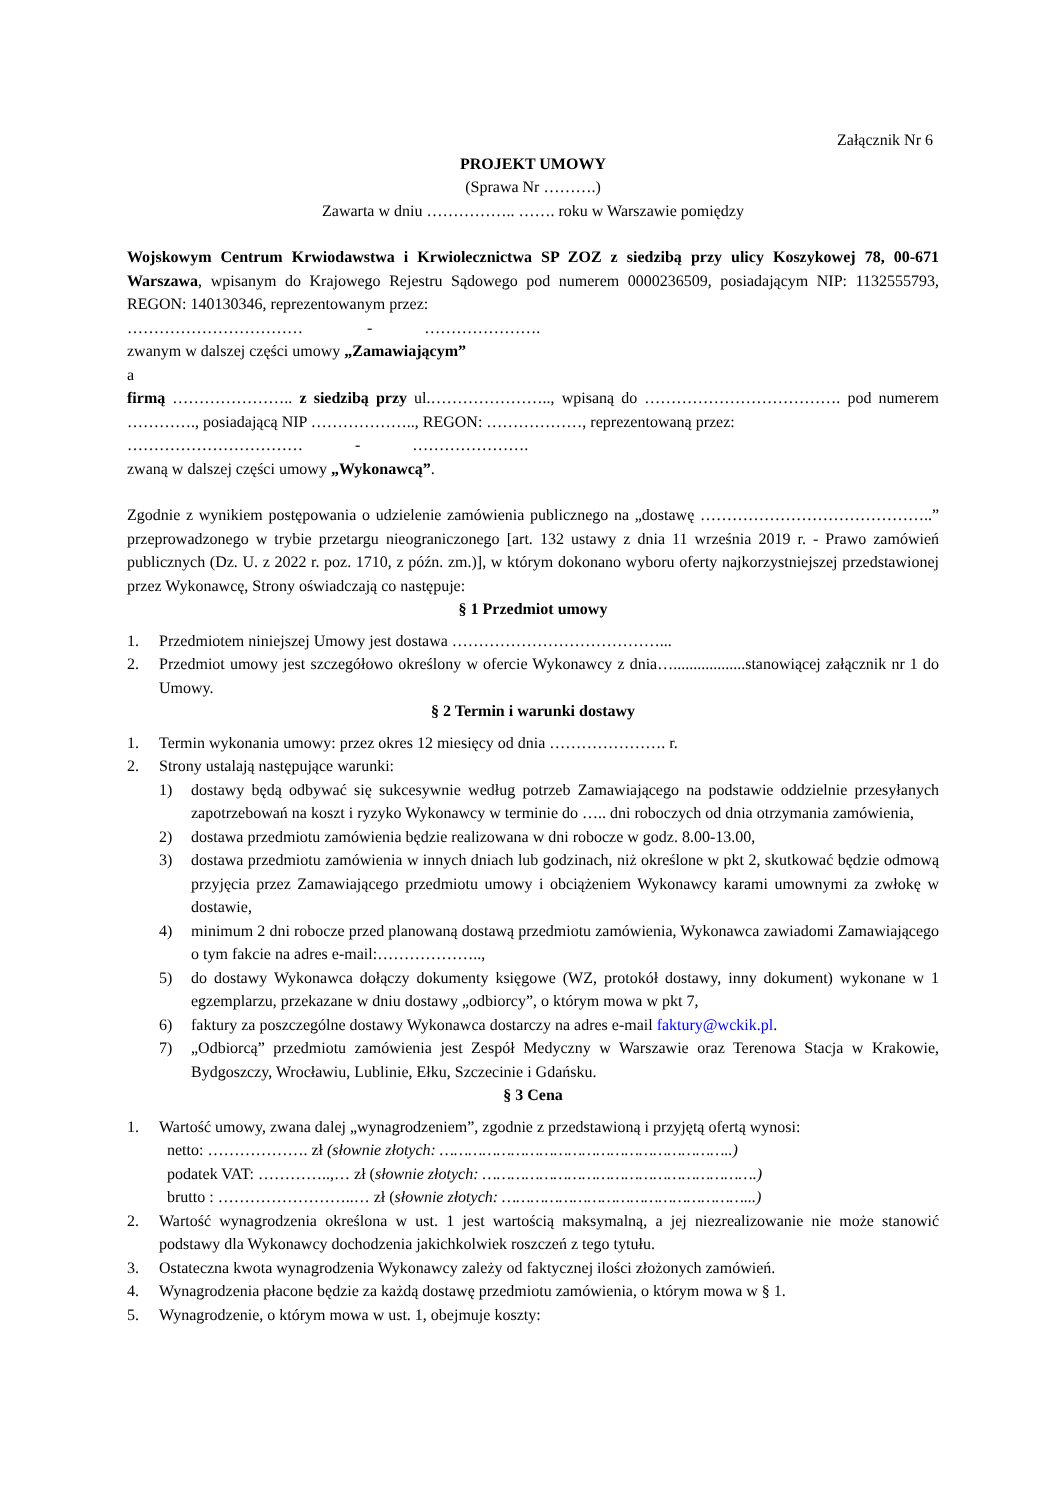Załącznik Nr 6
PROJEKT UMOWY
(Sprawa Nr ……….)
Zawarta w dniu …………….. ……. roku w Warszawie pomiędzy
Wojskowym Centrum Krwiodawstwa i Krwiolecznictwa SP ZOZ z siedzibą przy ulicy Koszykowej 78, 00-671 Warszawa, wpisanym do Krajowego Rejestru Sądowego pod numerem 0000236509, posiadającym NIP: 1132555793, REGON: 140130346, reprezentowanym przez:
…………………………… - ………………….
zwanym w dalszej części umowy „Zamawiającym”
a
firmą ………………….. z siedzibą przy ul.………………….., wpisaną do ………………………………. pod numerem …………., posiadającą NIP ……………….., REGON: ………………, reprezentowaną przez:
…………………………… - ………………….
zwaną w dalszej części umowy „Wykonawcą”.
Zgodnie z wynikiem postępowania o udzielenie zamówienia publicznego na „dostawę ……………………………………..” przeprowadzonego w trybie przetargu nieograniczonego [art. 132 ustawy z dnia 11 września 2019 r. - Prawo zamówień publicznych (Dz. U. z 2022 r. poz. 1710, z późn. zm.)], w którym dokonano wyboru oferty najkorzystniejszej przedstawionej przez Wykonawcę, Strony oświadczają co następuje:
§ 1 Przedmiot umowy
1. Przedmiotem niniejszej Umowy jest dostawa …………………………………...
2. Przedmiot umowy jest szczegółowo określony w ofercie Wykonawcy z dnia…..................stanowiącej załącznik nr 1 do Umowy.
§ 2 Termin i warunki dostawy
1. Termin wykonania umowy: przez okres 12 miesięcy od dnia …………………. r.
2. Strony ustalają następujące warunki:
1) dostawy będą odbywać się sukcesywnie według potrzeb Zamawiającego na podstawie oddzielnie przesyłanych zapotrzebowań na koszt i ryzyko Wykonawcy w terminie do ….. dni roboczych od dnia otrzymania zamówienia,
2) dostawa przedmiotu zamówienia będzie realizowana w dni robocze w godz. 8.00-13.00,
3) dostawa przedmiotu zamówienia w innych dniach lub godzinach, niż określone w pkt 2, skutkować będzie odmową przyjęcia przez Zamawiającego przedmiotu umowy i obciążeniem Wykonawcy karami umownymi za zwłokę w dostawie,
4) minimum 2 dni robocze przed planowaną dostawą przedmiotu zamówienia, Wykonawca zawiadomi Zamawiającego o tym fakcie na adres e-mail:………………..,
5) do dostawy Wykonawca dołączy dokumenty księgowe (WZ, protokół dostawy, inny dokument) wykonane w 1 egzemplarzu, przekazane w dniu dostawy „odbiorcy”, o którym mowa w pkt 7,
6) faktury za poszczególne dostawy Wykonawca dostarczy na adres e-mail faktury@wckik.pl.
7) „Odbiorcą” przedmiotu zamówienia jest Zespół Medyczny w Warszawie oraz Terenowa Stacja w Krakowie, Bydgoszczy, Wrocławiu, Lublinie, Ełku, Szczecinie i Gdańsku.
§ 3 Cena
1. Wartość umowy, zwana dalej „wynagrodzeniem”, zgodnie z przedstawioną i przyjętą ofertą wynosi:
netto: ………………. zł (słownie złotych: ……………………………………………………..)
podatek VAT: …………..,… zł (słownie złotych: ………………………………………………….)
brutto : ……………………..… zł (słownie złotych: ……………………………………………...)
2. Wartość wynagrodzenia określona w ust. 1 jest wartością maksymalną, a jej niezrealizowanie nie może stanowić podstawy dla Wykonawcy dochodzenia jakichkolwiek roszczeń z tego tytułu.
3. Ostateczna kwota wynagrodzenia Wykonawcy zależy od faktycznej ilości złożonych zamówień.
4. Wynagrodzenia płacone będzie za każdą dostawę przedmiotu zamówienia, o którym mowa w § 1.
5. Wynagrodzenie, o którym mowa w ust. 1, obejmuje koszty: